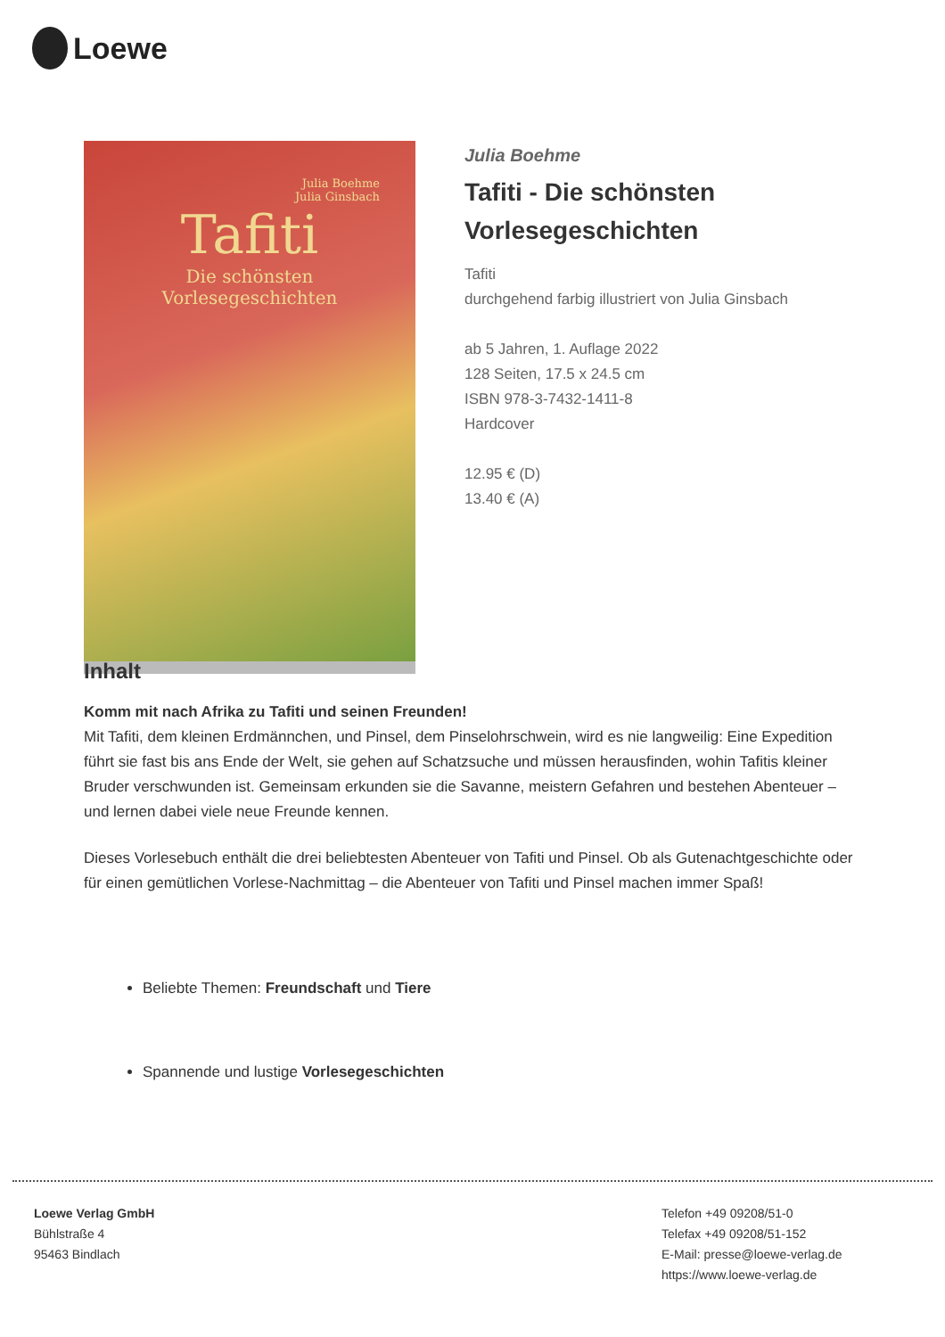Loewe
Julia Boehme
Julia Ginsbach
Tafiti
Die schönsten
Vorlesegeschichten
Julia Boehme
Tafiti - Die schönsten
Vorlesegeschichten
Tafiti
durchgehend farbig illustriert von Julia Ginsbach
ab 5 Jahren, 1. Auflage 2022
128 Seiten, 17.5 x 24.5 cm
ISBN 978-3-7432-1411-8
Hardcover
12.95 € (D)
13.40 € (A)
Inhalt
Komm mit nach Afrika zu Tafiti und seinen Freunden!
Mit Tafiti, dem kleinen Erdmännchen, und Pinsel, dem Pinselohrschwein, wird es nie langweilig: Eine Expedition führt sie fast bis ans Ende der Welt, sie gehen auf Schatzsuche und müssen herausfinden, wohin Tafitis kleiner Bruder verschwunden ist. Gemeinsam erkunden sie die Savanne, meistern Gefahren und bestehen Abenteuer – und lernen dabei viele neue Freunde kennen.
Dieses Vorlesebuch enthält die drei beliebtesten Abenteuer von Tafiti und Pinsel. Ob als Gutenachtgeschichte oder für einen gemütlichen Vorlese-Nachmittag – die Abenteuer von Tafiti und Pinsel machen immer Spaß!
Beliebte Themen: Freundschaft und Tiere
Spannende und lustige Vorlesegeschichten
Loewe Verlag GmbH
Bühlstraße 4
95463 Bindlach
Telefon +49 09208/51-0
Telefax +49 09208/51-152
E-Mail: presse@loewe-verlag.de
https://www.loewe-verlag.de